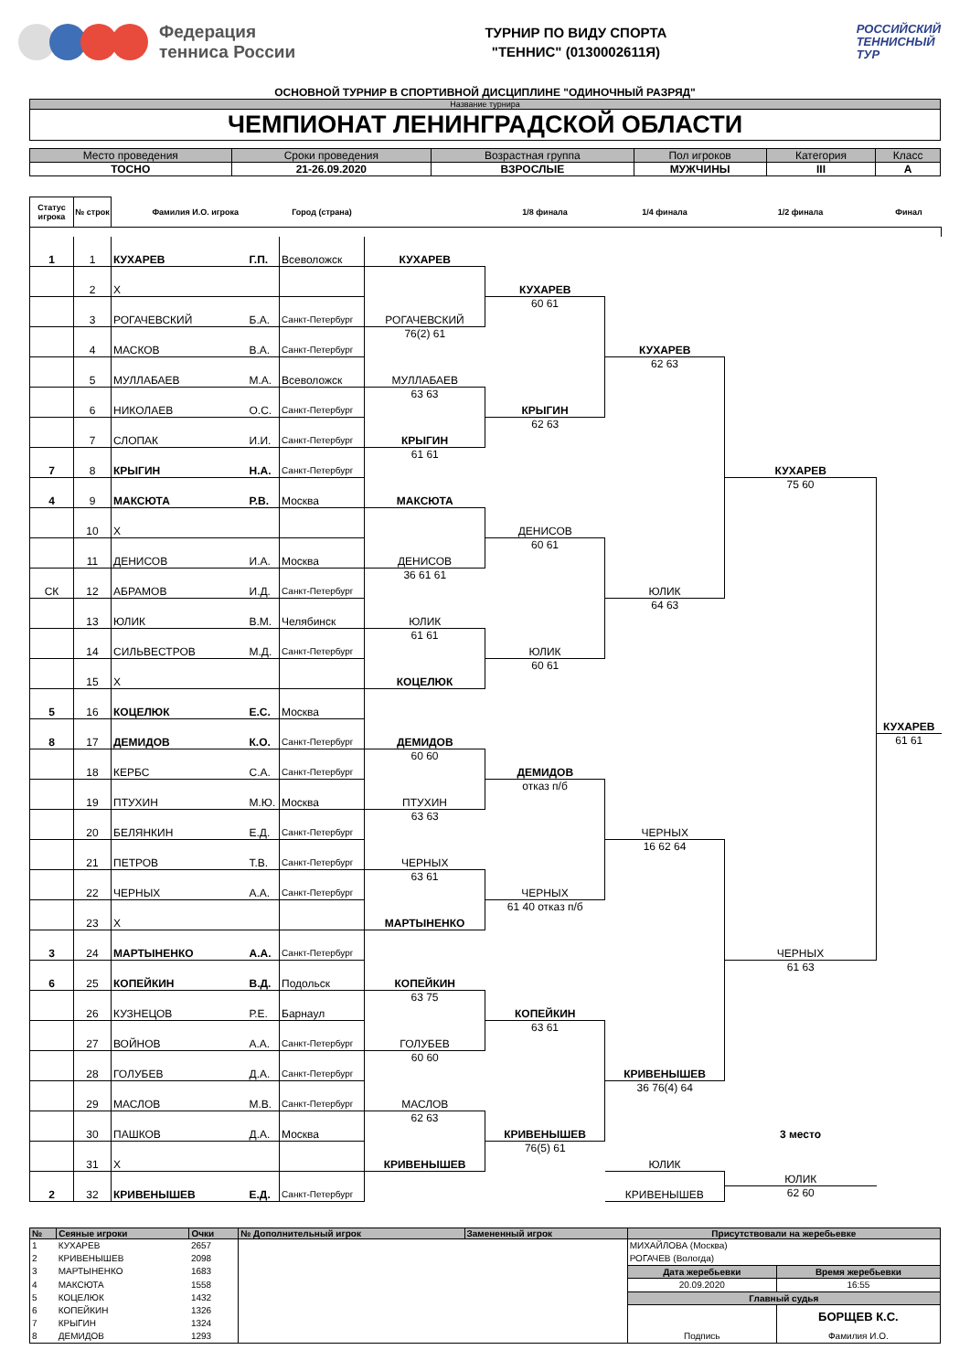Федерация
тенниса России
ТУРНИР ПО ВИДУ СПОРТА
"ТЕННИС" (0130002611Я)
РОССИЙСКИЙ
ТЕННИСНЫЙ
ТУР
ОСНОВНОЙ ТУРНИР В СПОРТИВНОЙ ДИСЦИПЛИНЕ "ОДИНОЧНЫЙ РАЗРЯД"
Название турнира
ЧЕМПИОНАТ ЛЕНИНГРАДСКОЙ ОБЛАСТИ
| Место проведения | Сроки проведения | Возрастная группа | Пол игроков | Категория | Класс |
| --- | --- | --- | --- | --- | --- |
| ТОСНО | 21-26.09.2020 | ВЗРОСЛЫЕ | МУЖЧИНЫ | III | А |
| Статус игрока | № строк | Фамилия И.О. игрока | | Город (страна) | | 1/8 финала | 1/4 финала | 1/2 финала | Финал |
| --- | --- | --- | --- | --- | --- | --- | --- | --- | --- |
| 1 | 1 | КУХАРЕВ | Г.П. | Всеволожск | | | | | |
| | | | | | КУХАРЕВ | | | | |
| | 2 | Х | | | | | | | |
| | | | | | | КУХАРЕВ | | | |
| | 3 | РОГАЧЕВСКИЙ | Б.А. | Санкт-Петербург | | 60 61 | | | |
| | | | | | РОГАЧЕВСКИЙ | | | | |
| | 4 | МАСКОВ | В.А. | Санкт-Петербург | 76(2) 61 | | | | |
| | | | | | | | КУХАРЕВ | | |
| | 5 | МУЛЛАБАЕВ | М.А. | Всеволожск | | | 62 63 | | |
| | | | | | МУЛЛАБАЕВ | | | | |
| | 6 | НИКОЛАЕВ | О.С. | Санкт-Петербург | 63 63 | | | | |
| | | | | | | КРЫГИН | | | |
| | 7 | СЛОПАК | И.И. | Санкт-Петербург | | 62 63 | | | |
| | | | | | КРЫГИН | | | | |
| 7 | 8 | КРЫГИН | Н.А. | Санкт-Петербург | 61 61 | | | | |
| | | | | | | | | КУХАРЕВ | |
| 4 | 9 | МАКСЮТА | Р.В. | Москва | | | | 75 60 | |
| | | | | | МАКСЮТА | | | | |
| | 10 | Х | | | | | | | |
| | | | | | | ДЕНИСОВ | | | |
| | 11 | ДЕНИСОВ | И.А. | Москва | | 60 61 | | | |
| | | | | | ДЕНИСОВ | | | | |
| СК | 12 | АБРАМОВ | И.Д. | Санкт-Петербург | 36 61 61 | | | | |
| | | | | | | | ЮЛИК | | |
| | 13 | ЮЛИК | В.М. | Челябинск | | | 64 63 | | |
| | | | | | ЮЛИК | | | | |
| | 14 | СИЛЬВЕСТРОВ | М.Д. | Санкт-Петербург | 61 61 | | | | |
| | | | | | | ЮЛИК | | | |
| | 15 | Х | | | | 60 61 | | | |
| | | | | | КОЦЕЛЮК | | | | |
| 5 | 16 | КОЦЕЛЮК | Е.С. | Москва | | | | | |
| 8 | 17 | ДЕМИДОВ | К.О. | Санкт-Петербург | | | | | КУХАРЕВ |
| | | | | | ДЕМИДОВ | | | | 61 61 |
| | 18 | КЕРБС | С.А. | Санкт-Петербург | 60 60 | | | | |
| | | | | | | ДЕМИДОВ | | | |
| | 19 | ПТУХИН | М.Ю. | Москва | | отказ п/б | | | |
| | | | | | ПТУХИН | | | | |
| | 20 | БЕЛЯНКИН | Е.Д. | Санкт-Петербург | 63 63 | | | | |
| | | | | | | | ЧЕРНЫХ | | |
| | 21 | ПЕТРОВ | Т.В. | Санкт-Петербург | | | 16 62 64 | | |
| | | | | | ЧЕРНЫХ | | | | |
| | 22 | ЧЕРНЫХ | А.А. | Санкт-Петербург | 63 61 | | | | |
| | | | | | | ЧЕРНЫХ | | | |
| | 23 | Х | | | | 61 40 отказ п/б | | | |
| | | | | | МАРТЫНЕНКО | | | | |
| 3 | 24 | МАРТЫНЕНКО | А.А. | Санкт-Петербург | | | | | |
| | | | | | | | | ЧЕРНЫХ | |
| 6 | 25 | КОПЕЙКИН | В.Д. | Подольск | | | | 61 63 | |
| | | | | | КОПЕЙКИН | | | | |
| | 26 | КУЗНЕЦОВ | Р.Е. | Барнаул | 63 75 | | | | |
| | | | | | | КОПЕЙКИН | | | |
| | 27 | ВОЙНОВ | А.А. | Санкт-Петербург | | 63 61 | | | |
| | | | | | ГОЛУБЕВ | | | | |
| | 28 | ГОЛУБЕВ | Д.А. | Санкт-Петербург | 60 60 | | | | |
| | | | | | | | КРИВЕНЫШЕВ | | |
| | 29 | МАСЛОВ | М.В. | Санкт-Петербург | | | 36 76(4) 64 | | |
| | | | | | МАСЛОВ | | | | |
| | 30 | ПАШКОВ | Д.А. | Москва | 62 63 | | | | |
| | | | | | | КРИВЕНЫШЕВ | | 3 место | |
| | 31 | Х | | | | 76(5) 61 | | | |
| | | | | | КРИВЕНЫШЕВ | | ЮЛИК | | |
| 2 | 32 | КРИВЕНЫШЕВ | Е.Д. | Санкт-Петербург | | | | ЮЛИК | |
| | | | | | | | КРИВЕНЫШЕВ | 62 60 | |
| № | Сеяные игроки | Очки | № Дополнительный игрок | Замененный игрок | Присутствовали на жеребьевке | |
| --- | --- | --- | --- | --- | --- | --- |
| 1 | КУХАРЕВ | 2657 | | | МИХАЙЛОВА (Москва) | |
| 2 | КРИВЕНЫШЕВ | 2098 | | | РОГАЧЕВ (Вологда) | |
| 3 | МАРТЫНЕНКО | 1683 | | | Дата жеребьевки | Время жеребьевки |
| 4 | МАКСЮТА | 1558 | | | 20.09.2020 | 16:55 |
| 5 | КОЦЕЛЮК | 1432 | | | Главный судья | |
| 6 | КОПЕЙКИН | 1326 | | | | БОРЩЕВ К.С. |
| 7 | КРЫГИН | 1324 | | | | |
| 8 | ДЕМИДОВ | 1293 | | | Подпись | Фамилия И.О. |